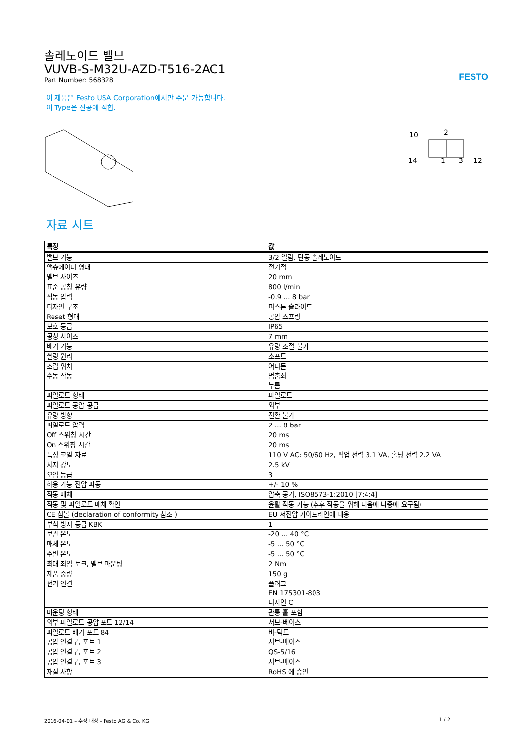솔레노이드 밸브
VUVB-S-M32U-AZD-T516-2AC1
Part Number: 568328
FESTO
이 제품은 Festo USA Corporation에서만 주문 가능합니다.
이 Type은 진공에 적합.
10
2
14
1
3
12
자료 시트
| 특징 | 값 |
| --- | --- |
| 밸브 기능 | 3/2 열림, 단동 솔레노이드 |
| 액츄에이터 형태 | 전기적 |
| 밸브 사이즈 | 20 mm |
| 표준 공칭 유량 | 800 l/min |
| 작동 압력 | -0.9 ... 8 bar |
| 디자인 구조 | 피스톤 슬라이드 |
| Reset 형태 | 공압 스프링 |
| 보호 등급 | IP65 |
| 공칭 사이즈 | 7 mm |
| 배기 기능 | 유량 조절 불가 |
| 씰링 원리 | 소프트 |
| 조립 위치 | 어디든 |
| 수동 작동 | 멈춤쇠 누름 |
| 파일로트 형태 | 파일로트 |
| 파일로트 공압 공급 | 외부 |
| 유량 방향 | 전환 불가 |
| 파일로트 압력 | 2 ... 8 bar |
| Off 스위칭 시간 | 20 ms |
| On 스위칭 시간 | 20 ms |
| 특성 코일 자료 | 110 V AC: 50/60 Hz, 픽업 전력 3.1 VA, 홀딩 전력 2.2 VA |
| 서지 강도 | 2.5 kV |
| 오염 등급 | 3 |
| 허용 가능 전압 파동 | +/- 10 % |
| 작동 매체 | 압축 공기, ISO8573-1:2010 [7:4:4] |
| 작동 및 파일로트 매체 확인 | 윤활 작동 가능 (추후 작동을 위해 다음에 나중에 요구됨) |
| CE 심볼 (declaration of conformity 참조 ) | EU 저전압 가이드라인에 대응 |
| 부식 방지 등급 KBK | 1 |
| 보관 온도 | -20 ... 40 °C |
| 매체 온도 | -5 ... 50 °C |
| 주변 온도 | -5 ... 50 °C |
| 최대 죄임 토크, 밸브 마운팅 | 2 Nm |
| 제품 중량 | 150 g |
| 전기 연결 | 플러그 EN 175301-803 디자인 C |
| 마운팅 형태 | 관통 홀 포함 |
| 외부 파일로트 공압 포트 12/14 | 서브-베이스 |
| 파일로트 배기 포트 84 | 비-덕트 |
| 공압 연결구, 포트 1 | 서브-베이스 |
| 공압 연결구, 포트 2 | QS-5/16 |
| 공압 연결구, 포트 3 | 서브-베이스 |
| 재질 사항 | RoHS 에 승인 |
2016-04-01 – 수정 대상 – Festo AG & Co. KG 1 / 2